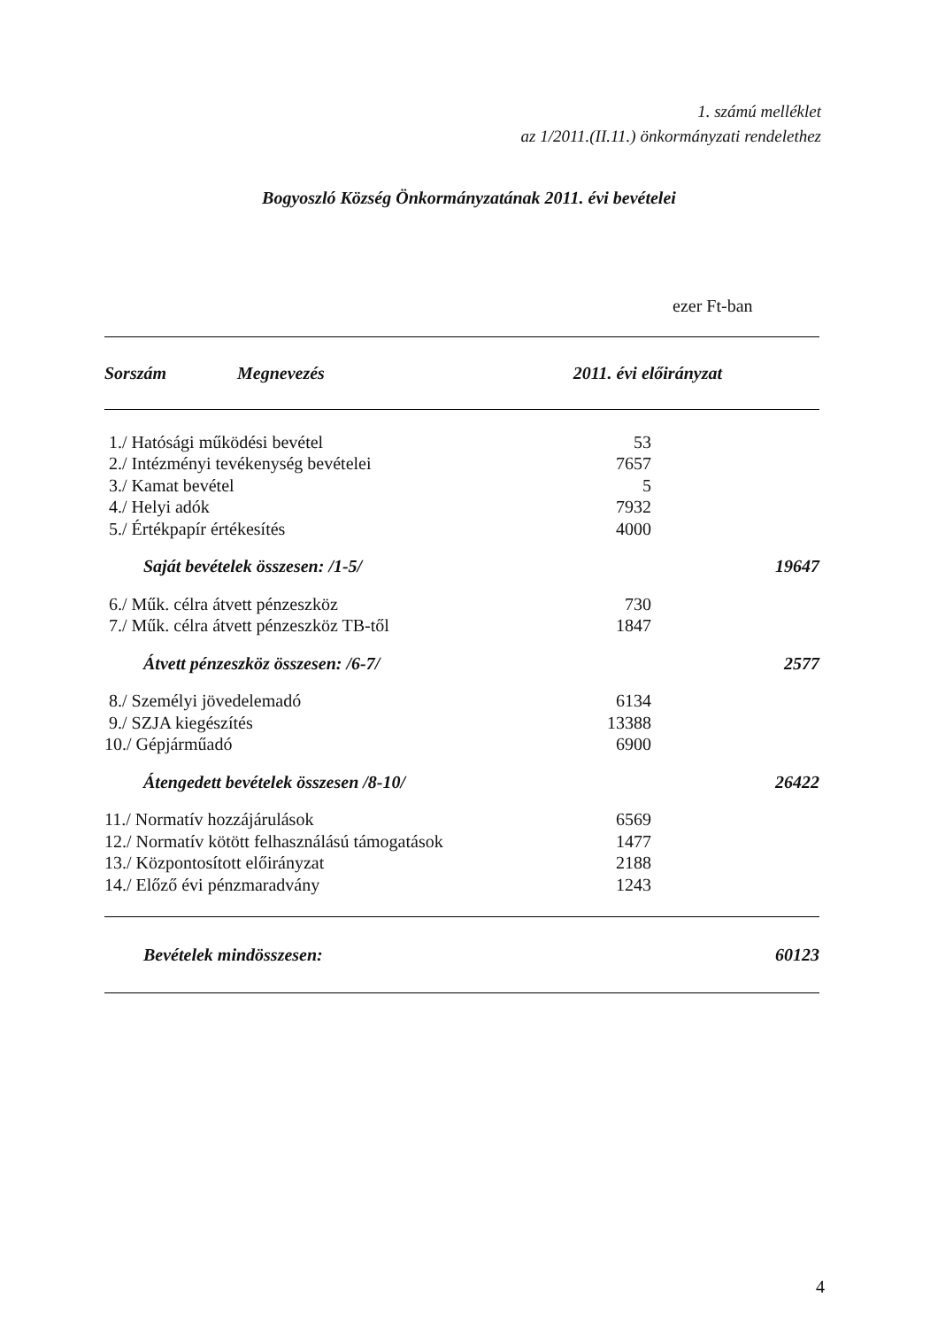1. számú melléklet
az 1/2011.(II.11.) önkormányzati rendelethez
Bogyoszló Község Önkormányzatának 2011. évi bevételei
ezer Ft-ban
| Sorszám | Megnevezés | 2011. évi előirányzat |
| --- | --- | --- |
| 1./ Hatósági működési bevétel | | 53 |
| 2./ Intézményi tevékenység bevételei | | 7657 |
| 3./ Kamat bevétel | | 5 |
| 4./ Helyi adók | | 7932 |
| 5./ Értékpapír értékesítés | | 4000 |
| Saját bevételek összesen: /1-5/ | | 19647 |
| 6./ Műk. célra átvett pénzeszköz | | 730 |
| 7./ Műk. célra átvett pénzeszköz TB-től | | 1847 |
| Átvett pénzeszköz összesen: /6-7/ | | 2577 |
| 8./ Személyi jövedelemadó | | 6134 |
| 9./ SZJA kiegészítés | | 13388 |
| 10./ Gépjárműadó | | 6900 |
| Átengedett bevételek összesen /8-10/ | | 26422 |
| 11./ Normatív hozzájárulások | | 6569 |
| 12./ Normatív kötött felhasználású támogatások | | 1477 |
| 13./ Központosított előirányzat | | 2188 |
| 14./ Előző évi pénzmaradvány | | 1243 |
| Bevételek mindösszesen: | | 60123 |
4